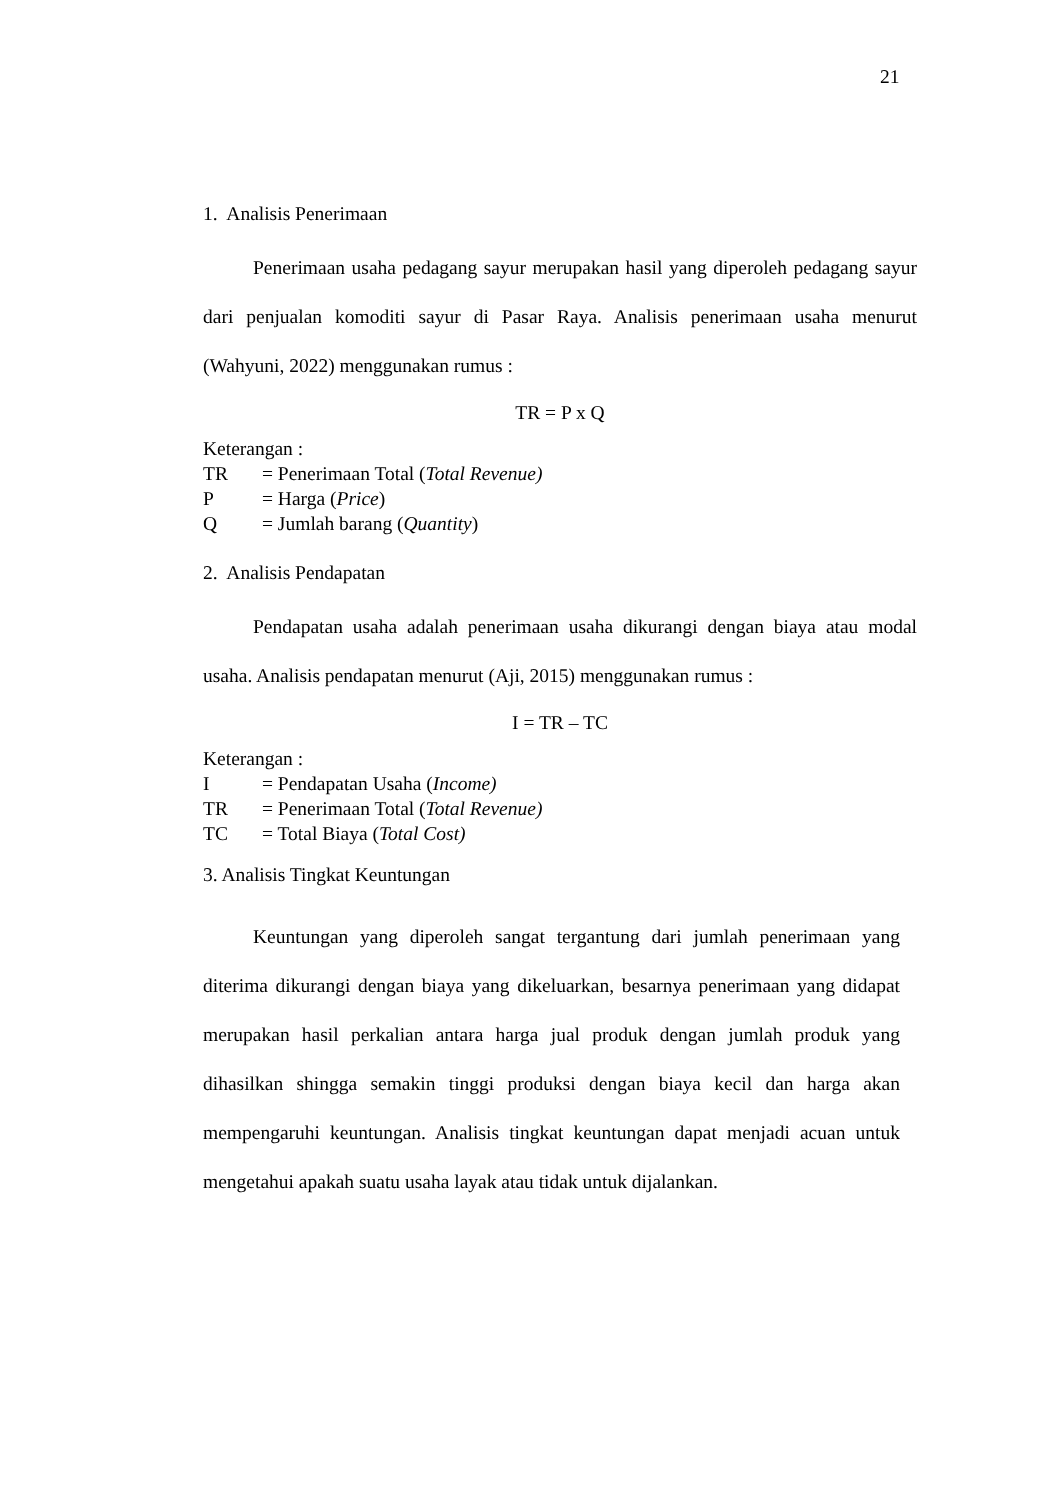21
1. Analisis Penerimaan
Penerimaan usaha pedagang sayur merupakan hasil yang diperoleh pedagang sayur dari penjualan komoditi sayur di Pasar Raya. Analisis penerimaan usaha menurut (Wahyuni, 2022) menggunakan rumus :
TR = P x Q
Keterangan :
TR = Penerimaan Total (Total Revenue)
P = Harga (Price)
Q = Jumlah barang (Quantity)
2. Analisis Pendapatan
Pendapatan usaha adalah penerimaan usaha dikurangi dengan biaya atau modal usaha. Analisis pendapatan menurut (Aji, 2015) menggunakan rumus :
I = TR – TC
Keterangan :
I = Pendapatan Usaha (Income)
TR = Penerimaan Total (Total Revenue)
TC = Total Biaya (Total Cost)
3. Analisis Tingkat Keuntungan
Keuntungan yang diperoleh sangat tergantung dari jumlah penerimaan yang diterima dikurangi dengan biaya yang dikeluarkan, besarnya penerimaan yang didapat merupakan hasil perkalian antara harga jual produk dengan jumlah produk yang dihasilkan shingga semakin tinggi produksi dengan biaya kecil dan harga akan mempengaruhi keuntungan. Analisis tingkat keuntungan dapat menjadi acuan untuk mengetahui apakah suatu usaha layak atau tidak untuk dijalankan.